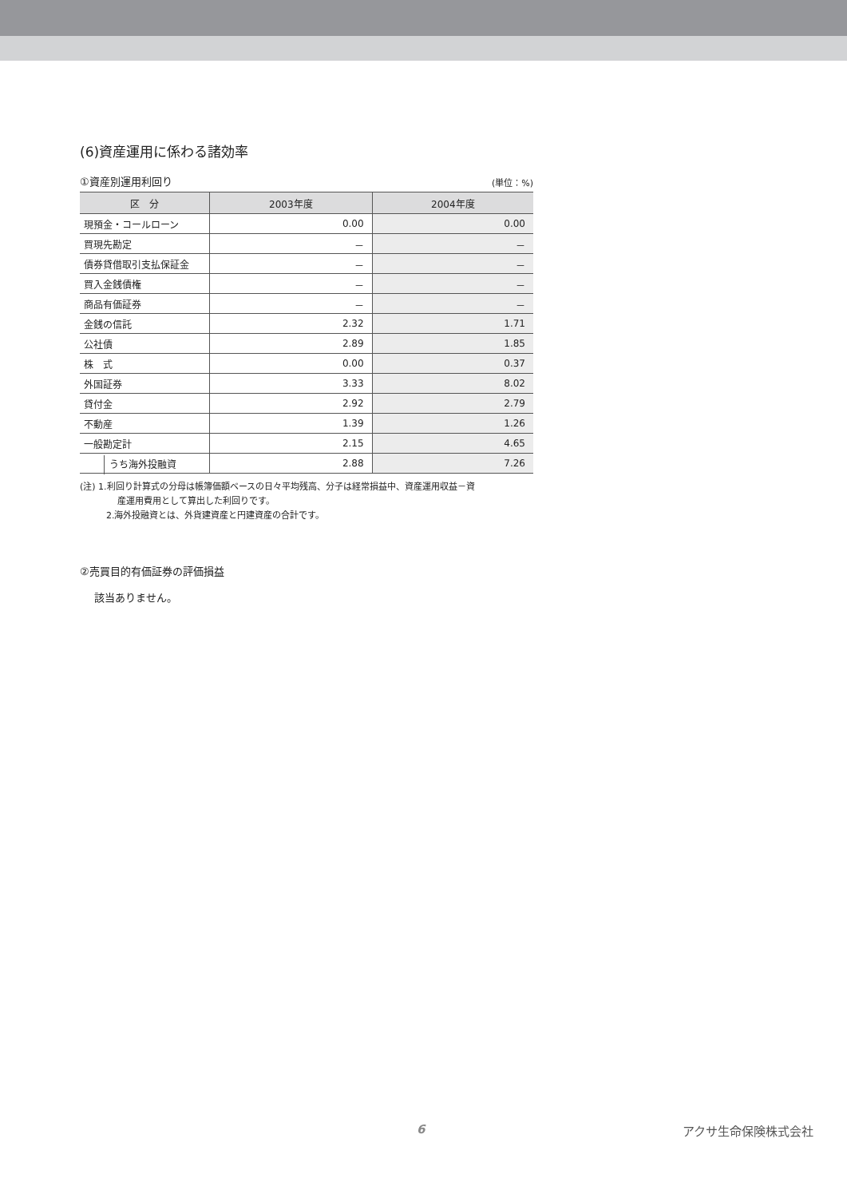(6)資産運用に係わる諸効率
①資産別運用利回り
(単位：%)
| 区 分 | 2003年度 | 2004年度 |
| --- | --- | --- |
| 現預金・コールローン | 0.00 | 0.00 |
| 買現先勘定 | － | － |
| 債券貸借取引支払保証金 | － | － |
| 買入金銭債権 | － | － |
| 商品有価証券 | － | － |
| 金銭の信託 | 2.32 | 1.71 |
| 公社債 | 2.89 | 1.85 |
| 株 式 | 0.00 | 0.37 |
| 外国証券 | 3.33 | 8.02 |
| 貸付金 | 2.92 | 2.79 |
| 不動産 | 1.39 | 1.26 |
| 一般勘定計 | 2.15 | 4.65 |
| うち海外投融資 | 2.88 | 7.26 |
(注) 1.利回り計算式の分母は帳簿価額ベースの日々平均残高、分子は経常損益中、資産運用収益－資
産運用費用として算出した利回りです。
2.海外投融資とは、外貨建資産と円建資産の合計です。
②売買目的有価証券の評価損益
該当ありません。
6 アクサ生命保険株式会社